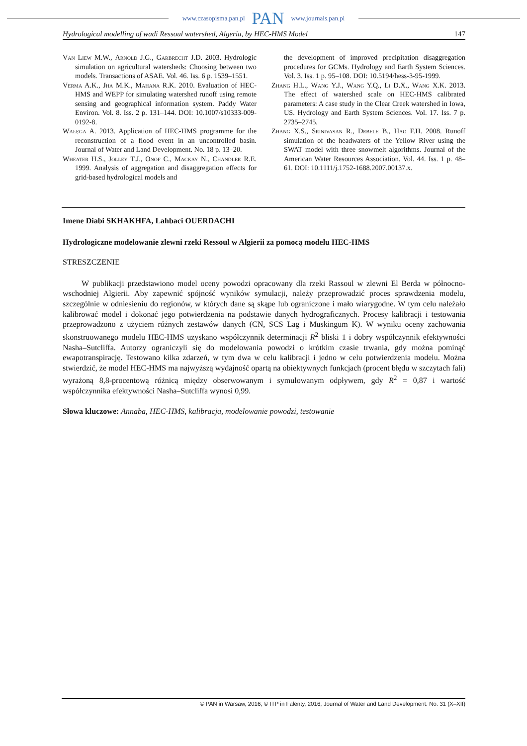www.czasopisma.pan.pl PAN www.journals.pan.pl
Hydrological modelling of wadi Ressoul watershed, Algeria, by HEC-HMS Model 147
Van Liew M.W., Arnold J.G., Garbrecht J.D. 2003. Hydrologic simulation on agricultural watersheds: Choosing between two models. Transactions of ASAE. Vol. 46. Iss. 6 p. 1539–1551.
Verma A.K., Jha M.K., Mahana R.K. 2010. Evaluation of HEC-HMS and WEPP for simulating watershed runoff using remote sensing and geographical information system. Paddy Water Environ. Vol. 8. Iss. 2 p. 131–144. DOI: 10.1007/s10333-009-0192-8.
Wałęga A. 2013. Application of HEC-HMS programme for the reconstruction of a flood event in an uncontrolled basin. Journal of Water and Land Development. No. 18 p. 13–20.
Wheater H.S., Jolley T.J., Onof C., Mackay N., Chandler R.E. 1999. Analysis of aggregation and disaggregation effects for grid-based hydrological models and
the development of improved precipitation disaggregation procedures for GCMs. Hydrology and Earth System Sciences. Vol. 3. Iss. 1 p. 95–108. DOI: 10.5194/hess-3-95-1999.
Zhang H.L., Wang Y.J., Wang Y.Q., Li D.X., Wang X.K. 2013. The effect of watershed scale on HEC-HMS calibrated parameters: A case study in the Clear Creek watershed in Iowa, US. Hydrology and Earth System Sciences. Vol. 17. Iss. 7 p. 2735–2745.
Zhang X.S., Srinivasan R., Debele B., Hao F.H. 2008. Runoff simulation of the headwaters of the Yellow River using the SWAT model with three snowmelt algorithms. Journal of the American Water Resources Association. Vol. 44. Iss. 1 p. 48–61. DOI: 10.1111/j.1752-1688.2007.00137.x.
Imene Diabi SKHAKHFA, Lahbaci OUERDACHI
Hydrologiczne modelowanie zlewni rzeki Ressoul w Algierii za pomocą modelu HEC-HMS
STRESZCZENIE
W publikacji przedstawiono model oceny powodzi opracowany dla rzeki Rassoul w zlewni El Berda w północno-wschodniej Algierii. Aby zapewnić spójność wyników symulacji, należy przeprowadzić proces sprawdzenia modelu, szczególnie w odniesieniu do regionów, w których dane są skąpe lub ograniczone i mało wiarygodne. W tym celu należało kalibrować model i dokonać jego potwierdzenia na podstawie danych hydrograficznych. Procesy kalibracji i testowania przeprowadzono z użyciem różnych zestawów danych (CN, SCS Lag i Muskingum K). W wyniku oceny zachowania skonstruowanego modelu HEC-HMS uzyskano współczynnik determinacji R<sup>2</sup> bliski 1 i dobry współczynnik efektywności Nasha–Sutcliffa. Autorzy ograniczyli się do modelowania powodzi o krótkim czasie trwania, gdy można pominąć ewapotranspirację. Testowano kilka zdarzeń, w tym dwa w celu kalibracji i jedno w celu potwierdzenia modelu. Można stwierdzić, że model HEC-HMS ma najwyższą wydajność opartą na obiektywnych funkcjach (procent błędu w szczytach fali) wyrażoną 8,8-procentową różnicą między obserwowanym i symulowanym odpływem, gdy R<sup>2</sup> = 0,87 i wartość współczynnika efektywności Nasha–Sutcliffa wynosi 0,99.
Słowa kluczowe: Annaba, HEC-HMS, kalibracja, modelowanie powodzi, testowanie
© PAN in Warsaw, 2016; © ITP in Falenty, 2016; Journal of Water and Land Development. No. 31 (X–XII)